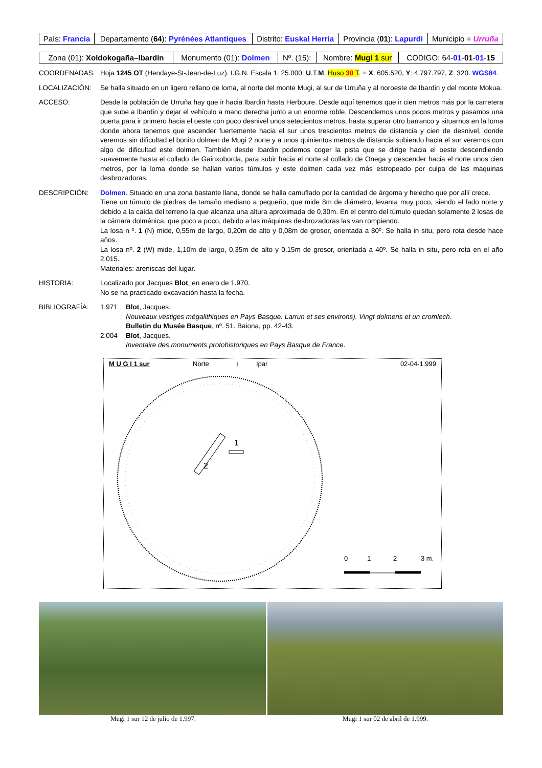| País: Francia | Departamento ( 64 ): Pyrénées Atlantiques | Distrito: Euskal Herria | Provincia ( 01 ): Lapurdi | Municipio = Urruña |
| Zona (01): Xoldokogaña–Ibardin | Monumento (01): Dolmen | Nº. (15): | Nombre: Mugi 1 sur | CODIGO: 64- 01 - 01 - 01 - 15 |
COORDENADAS: Hoja 1245 OT (Hendaye-St-Jean-de-Luz). I.G.N. Escala 1: 25.000. U.T.M. Huso 30 T. = X: 605.520, Y: 4.797.797, Z: 320. WGS84.
LOCALIZACIÓN: Se halla situado en un ligero rellano de loma, al norte del monte Mugi, al sur de Urruña y al noroeste de Ibardin y del monte Mokua.
ACCESO: Desde la población de Urruña hay que ir hacia Ibardin hasta Herboure. Desde aquí tenemos que ir cien metros más por la carretera que sube a Ibardin y dejar el vehículo a mano derecha junto a un enorme roble. Descendemos unos pocos metros y pasamos una puerta para ir primero hacia el oeste con poco desnivel unos setecientos metros, hasta superar otro barranco y situarnos en la loma donde ahora tenemos que ascender fuertemente hacia el sur unos trescientos metros de distancia y cien de desnivel, donde veremos sin dificultad el bonito dolmen de Mugi 2 norte y a unos quinientos metros de distancia subiendo hacia el sur veremos con algo de dificultad este dolmen. También desde Ibardin podemos coger la pista que se dirige hacia el oeste descendiendo suavemente hasta el collado de Gainxoborda, para subir hacia el norte al collado de Onega y descender hacia el norte unos cien metros, por la loma donde se hallan varios túmulos y este dolmen cada vez más estropeado por culpa de las maquinas desbrozadoras.
DESCRIPCIÓN: Dolmen. Situado en una zona bastante llana, donde se halla camuflado por la cantidad de árgoma y helecho que por allí crece.
Tiene un túmulo de piedras de tamaño mediano a pequeño, que mide 8m de diámetro, levanta muy poco, siendo el lado norte y debido a la caída del terreno la que alcanza una altura aproximada de 0,30m. En el centro del túmulo quedan solamente 2 losas de la cámara dolménica, que poco a poco, debido a las máquinas desbrozadoras las van rompiendo.
La losa n º. 1 (N) mide, 0,55m de largo, 0,20m de alto y 0,08m de grosor, orientada a 80º. Se halla in situ, pero rota desde hace años.
La losa nº. 2 (W) mide, 1,10m de largo, 0,35m de alto y 0,15m de grosor, orientada a 40º. Se halla in situ, pero rota en el año 2.015.
Materiales: areniscas del lugar.
HISTORIA: Localizado por Jacques Blot, en enero de 1.970.
No se ha practicado excavación hasta la fecha.
BIBLIOGRAFÍA: 1.971 Blot, Jacques.
Nouveaux vestiges mégalithiques en Pays Basque. Larrun et ses environs). Vingt dolmens et un cromlech.
Bulletin du Musée Basque, nº. 51. Baiona, pp. 42-43.
2.004 Blot, Jacques.
Inventaire des monuments protohistoriques en Pays Basque de France.
M U G I 1 sur Norte ↑ Ipar 02-04-1.999
2
1
0
1
2
3 m.
Mugi 1 sur 12 de julio de 1.997. Mugi 1 sur 02 de abril de 1.999.